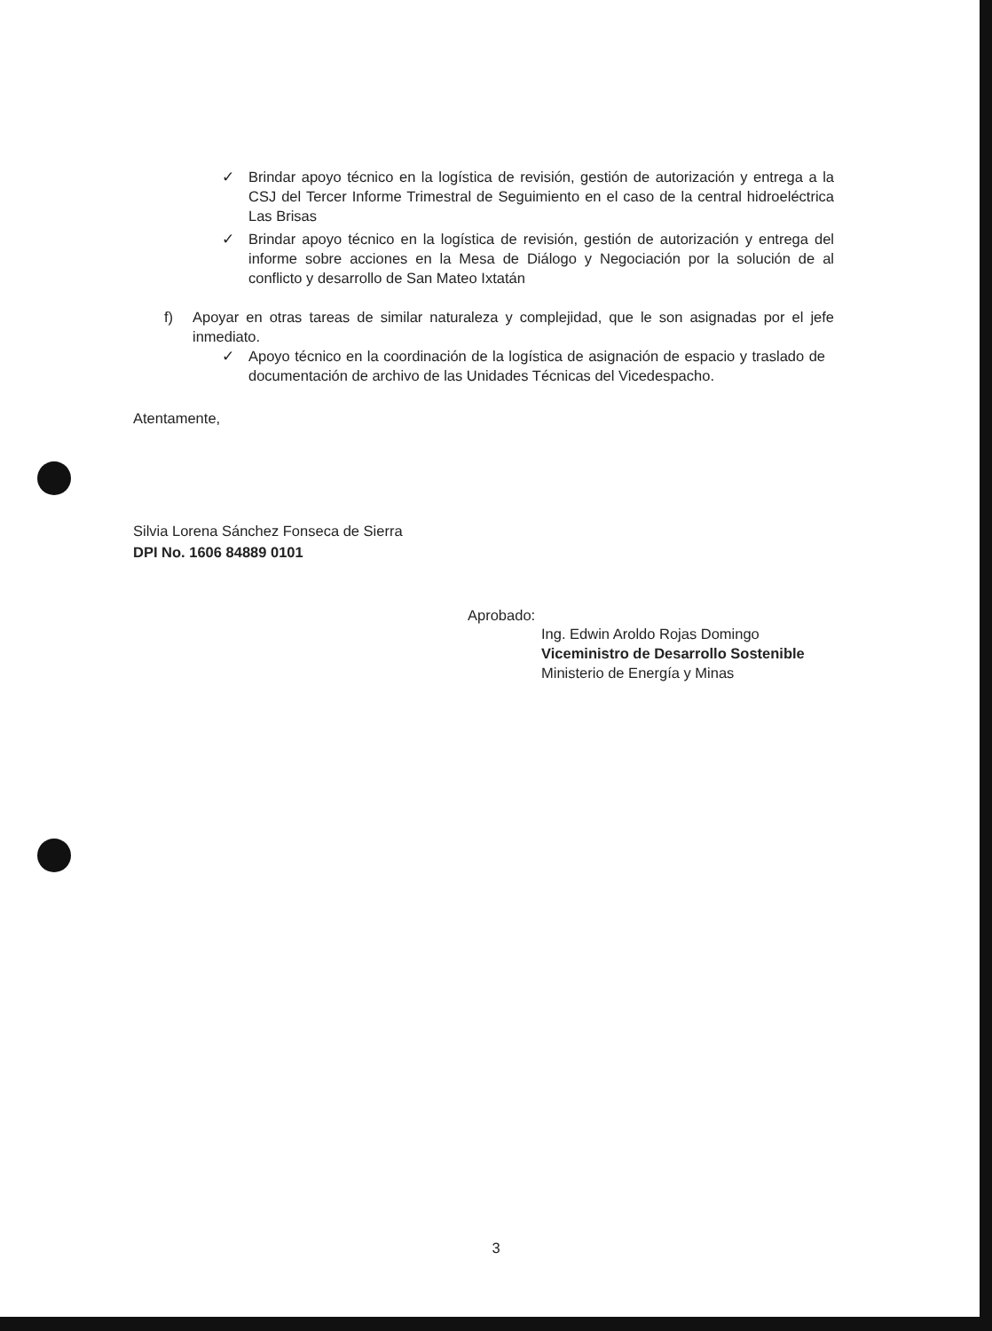✓ Brindar apoyo técnico en la logística de revisión, gestión de autorización y entrega a la CSJ del Tercer Informe Trimestral de Seguimiento en el caso de la central hidroeléctrica Las Brisas
✓ Brindar apoyo técnico en la logística de revisión, gestión de autorización y entrega del informe sobre acciones en la Mesa de Diálogo y Negociación por la solución de al conflicto y desarrollo de San Mateo Ixtatán
f) Apoyar en otras tareas de similar naturaleza y complejidad, que le son asignadas por el jefe inmediato.
✓ Apoyo técnico en la coordinación de la logística de asignación de espacio y traslado de documentación de archivo de las Unidades Técnicas del Vicedespacho.
Atentamente,
Silvia Lorena Sánchez Fonseca de Sierra
DPI No. 1606 84889 0101
Aprobado:
Ing. Edwin Aroldo Rojas Domingo
Viceministro de Desarrollo Sostenible
Ministerio de Energía y Minas
3